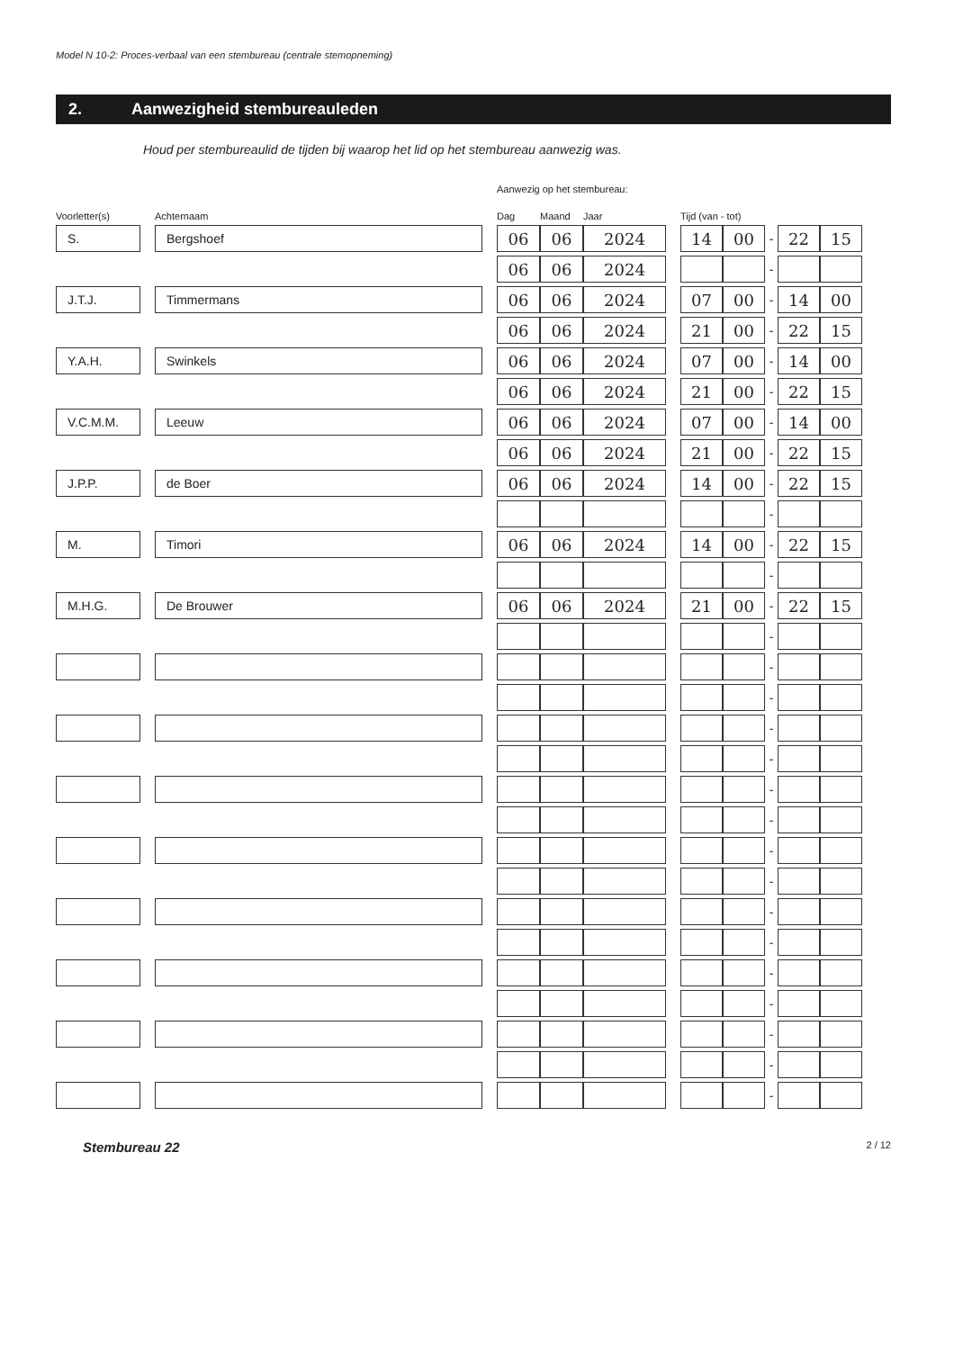Model N 10-2: Proces-verbaal van een stembureau (centrale stemopneming)
2. Aanwezigheid stembureauleden
Houd per stembureaulid de tijden bij waarop het lid op het stembureau aanwezig was.
Aanwezig op het stembureau:
| Voorletter(s) | | Achternaam | | Dag | Maand | Jaar | | Tijd (van - tot) | | | | |
| --- | --- | --- | --- | --- | --- | --- | --- | --- | --- | --- | --- | --- |
| S. | | Bergshoef | | 06 | 06 | 2024 | | 14 | 00 | - | 22 | 15 |
| | | | | 06 | 06 | 2024 | | | | - | | |
| J.T.J. | | Timmermans | | 06 | 06 | 2024 | | 07 | 00 | - | 14 | 00 |
| | | | | 06 | 06 | 2024 | | 21 | 00 | - | 22 | 15 |
| Y.A.H. | | Swinkels | | 06 | 06 | 2024 | | 07 | 00 | - | 14 | 00 |
| | | | | 06 | 06 | 2024 | | 21 | 00 | - | 22 | 15 |
| V.C.M.M. | | Leeuw | | 06 | 06 | 2024 | | 07 | 00 | - | 14 | 00 |
| | | | | 06 | 06 | 2024 | | 21 | 00 | - | 22 | 15 |
| J.P.P. | | de Boer | | 06 | 06 | 2024 | | 14 | 00 | - | 22 | 15 |
| | | | | | | | | | | - | | |
| M. | | Timori | | 06 | 06 | 2024 | | 14 | 00 | - | 22 | 15 |
| | | | | | | | | | | - | | |
| M.H.G. | | De Brouwer | | 06 | 06 | 2024 | | 21 | 00 | - | 22 | 15 |
| | | | | | | | | | | - | | |
| | | | | | | | | | | - | | |
| | | | | | | | | | | - | | |
| | | | | | | | | | | - | | |
| | | | | | | | | | | - | | |
| | | | | | | | | | | - | | |
| | | | | | | | | | | - | | |
| | | | | | | | | | | - | | |
| | | | | | | | | | | - | | |
| | | | | | | | | | | - | | |
| | | | | | | | | | | - | | |
| | | | | | | | | | | - | | |
| | | | | | | | | | | - | | |
| | | | | | | | | | | - | | |
| | | | | | | | | | | - | | |
| | | | | | | | | | | - | | |
Stembureau 22 2 / 12